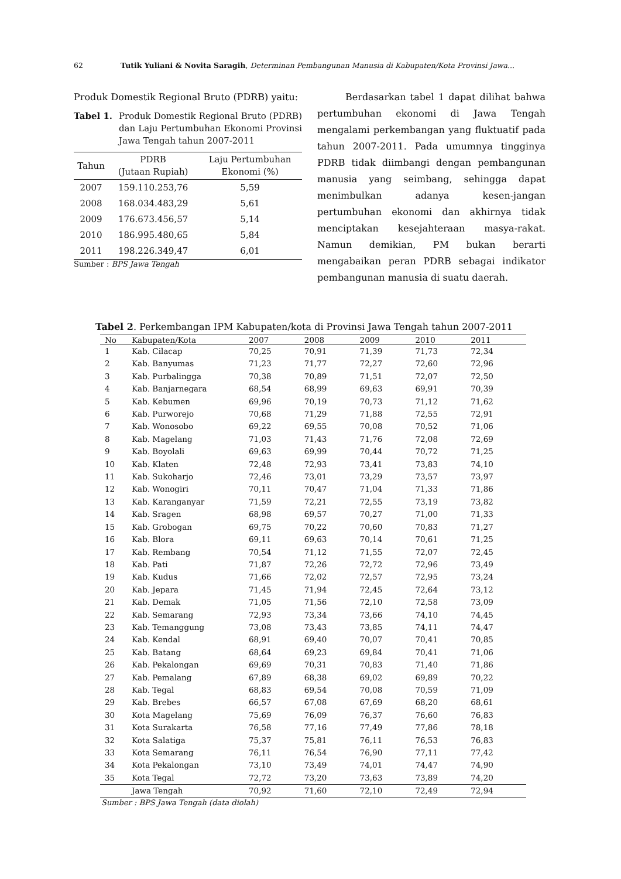62 Tutik Yuliani & Novita Saragih, Determinan Pembangunan Manusia di Kabupaten/Kota Provinsi Jawa...
Produk Domestik Regional Bruto (PDRB) yaitu:
Tabel 1. Produk Domestik Regional Bruto (PDRB) dan Laju Pertumbuhan Ekonomi Provinsi Jawa Tengah tahun 2007-2011
| Tahun | PDRB (Jutaan Rupiah) | Laju Pertumbuhan Ekonomi (%) |
| --- | --- | --- |
| 2007 | 159.110.253,76 | 5,59 |
| 2008 | 168.034.483,29 | 5,61 |
| 2009 | 176.673.456,57 | 5,14 |
| 2010 | 186.995.480,65 | 5,84 |
| 2011 | 198.226.349,47 | 6,01 |
Sumber : BPS Jawa Tengah
Berdasarkan tabel 1 dapat dilihat bahwa pertumbuhan ekonomi di Jawa Tengah mengalami perkembangan yang fluktuatif pada tahun 2007-2011. Pada umumnya tingginya PDRB tidak diimbangi dengan pembangunan manusia yang seimbang, sehingga dapat menimbulkan adanya kesen-jangan pertumbuhan ekonomi dan akhirnya tidak menciptakan kesejahteraan masya-rakat. Namun demikian, PM bukan berarti mengabaikan peran PDRB sebagai indikator pembangunan manusia di suatu daerah.
Tabel 2. Perkembangan IPM Kabupaten/kota di Provinsi Jawa Tengah tahun 2007-2011
| No | Kabupaten/Kota | 2007 | 2008 | 2009 | 2010 | 2011 |
| --- | --- | --- | --- | --- | --- | --- |
| 1 | Kab. Cilacap | 70,25 | 70,91 | 71,39 | 71,73 | 72,34 |
| 2 | Kab. Banyumas | 71,23 | 71,77 | 72,27 | 72,60 | 72,96 |
| 3 | Kab. Purbalingga | 70,38 | 70,89 | 71,51 | 72,07 | 72,50 |
| 4 | Kab. Banjarnegara | 68,54 | 68,99 | 69,63 | 69,91 | 70,39 |
| 5 | Kab. Kebumen | 69,96 | 70,19 | 70,73 | 71,12 | 71,62 |
| 6 | Kab. Purworejo | 70,68 | 71,29 | 71,88 | 72,55 | 72,91 |
| 7 | Kab. Wonosobo | 69,22 | 69,55 | 70,08 | 70,52 | 71,06 |
| 8 | Kab. Magelang | 71,03 | 71,43 | 71,76 | 72,08 | 72,69 |
| 9 | Kab. Boyolali | 69,63 | 69,99 | 70,44 | 70,72 | 71,25 |
| 10 | Kab. Klaten | 72,48 | 72,93 | 73,41 | 73,83 | 74,10 |
| 11 | Kab. Sukoharjo | 72,46 | 73,01 | 73,29 | 73,57 | 73,97 |
| 12 | Kab. Wonogiri | 70,11 | 70,47 | 71,04 | 71,33 | 71,86 |
| 13 | Kab. Karanganyar | 71,59 | 72,21 | 72,55 | 73,19 | 73,82 |
| 14 | Kab. Sragen | 68,98 | 69,57 | 70,27 | 71,00 | 71,33 |
| 15 | Kab. Grobogan | 69,75 | 70,22 | 70,60 | 70,83 | 71,27 |
| 16 | Kab. Blora | 69,11 | 69,63 | 70,14 | 70,61 | 71,25 |
| 17 | Kab. Rembang | 70,54 | 71,12 | 71,55 | 72,07 | 72,45 |
| 18 | Kab. Pati | 71,87 | 72,26 | 72,72 | 72,96 | 73,49 |
| 19 | Kab. Kudus | 71,66 | 72,02 | 72,57 | 72,95 | 73,24 |
| 20 | Kab. Jepara | 71,45 | 71,94 | 72,45 | 72,64 | 73,12 |
| 21 | Kab. Demak | 71,05 | 71,56 | 72,10 | 72,58 | 73,09 |
| 22 | Kab. Semarang | 72,93 | 73,34 | 73,66 | 74,10 | 74,45 |
| 23 | Kab. Temanggung | 73,08 | 73,43 | 73,85 | 74,11 | 74,47 |
| 24 | Kab. Kendal | 68,91 | 69,40 | 70,07 | 70,41 | 70,85 |
| 25 | Kab. Batang | 68,64 | 69,23 | 69,84 | 70,41 | 71,06 |
| 26 | Kab. Pekalongan | 69,69 | 70,31 | 70,83 | 71,40 | 71,86 |
| 27 | Kab. Pemalang | 67,89 | 68,38 | 69,02 | 69,89 | 70,22 |
| 28 | Kab. Tegal | 68,83 | 69,54 | 70,08 | 70,59 | 71,09 |
| 29 | Kab. Brebes | 66,57 | 67,08 | 67,69 | 68,20 | 68,61 |
| 30 | Kota Magelang | 75,69 | 76,09 | 76,37 | 76,60 | 76,83 |
| 31 | Kota Surakarta | 76,58 | 77,16 | 77,49 | 77,86 | 78,18 |
| 32 | Kota Salatiga | 75,37 | 75,81 | 76,11 | 76,53 | 76,83 |
| 33 | Kota Semarang | 76,11 | 76,54 | 76,90 | 77,11 | 77,42 |
| 34 | Kota Pekalongan | 73,10 | 73,49 | 74,01 | 74,47 | 74,90 |
| 35 | Kota Tegal | 72,72 | 73,20 | 73,63 | 73,89 | 74,20 |
| | Jawa Tengah | 70,92 | 71,60 | 72,10 | 72,49 | 72,94 |
Sumber : BPS Jawa Tengah (data diolah)